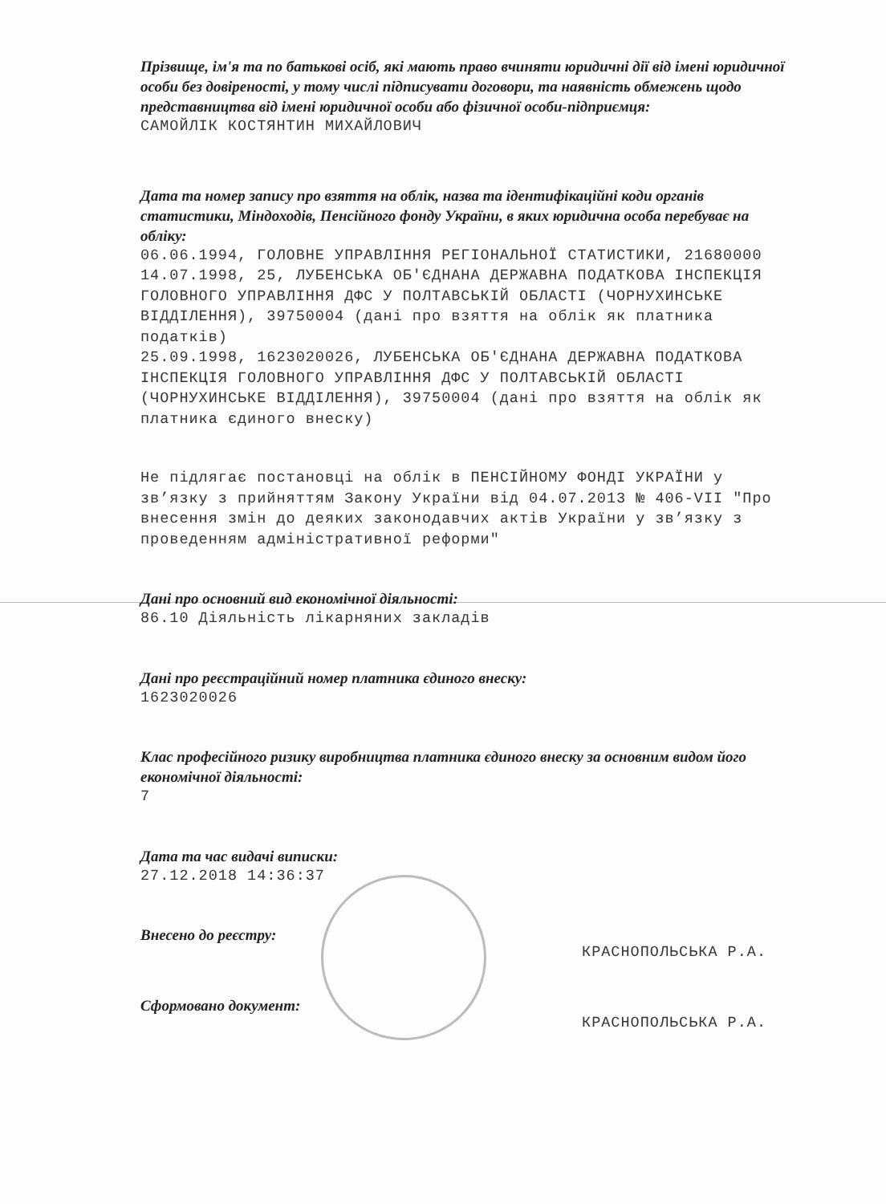Прізвище, ім'я та по батькові осіб, які мають право вчиняти юридичні дії від імені юридичної особи без довіреності, у тому числі підписувати договори, та наявність обмежень щодо представництва від імені юридичної особи або фізичної особи-підприємця:
САМОЙЛІК КОСТЯНТИН МИХАЙЛОВИЧ
Дата та номер запису про взяття на облік, назва та ідентифікаційні коди органів статистики, Міндоходів, Пенсійного фонду України, в яких юридична особа перебуває на обліку:
06.06.1994, ГОЛОВНЕ УПРАВЛІННЯ РЕГІОНАЛЬНОЇ СТАТИСТИКИ, 21680000
14.07.1998, 25, ЛУБЕНСЬКА ОБ'ЄДНАНА ДЕРЖАВНА ПОДАТКОВА ІНСПЕКЦІЯ ГОЛОВНОГО УПРАВЛІННЯ ДФС У ПОЛТАВСЬКІЙ ОБЛАСТІ (ЧОРНУХИНСЬКЕ ВІДДІЛЕННЯ), 39750004 (дані про взяття на облік як платника податків)
25.09.1998, 1623020026, ЛУБЕНСЬКА ОБ'ЄДНАНА ДЕРЖАВНА ПОДАТКОВА ІНСПЕКЦІЯ ГОЛОВНОГО УПРАВЛІННЯ ДФС У ПОЛТАВСЬКІЙ ОБЛАСТІ (ЧОРНУХИНСЬКЕ ВІДДІЛЕННЯ), 39750004 (дані про взяття на облік як платника єдиного внеску)
Не підлягає постановці на облік в ПЕНСІЙНОМУ ФОНДІ УКРАЇНИ у зв’язку з прийняттям Закону України від 04.07.2013 № 406-VII "Про внесення змін до деяких законодавчих актів України у зв’язку з проведенням адміністративної реформи"
Дані про основний вид економічної діяльності:
86.10 Діяльність лікарняних закладів
Дані про реєстраційний номер платника єдиного внеску:
1623020026
Клас професійного ризику виробництва платника єдиного внеску за основним видом його економічної діяльності:
7
Дата та час видачі виписки:
27.12.2018 14:36:37
Внесено до реєстру:
КРАСНОПОЛЬСЬКА Р.А.
Сформовано документ:
КРАСНОПОЛЬСЬКА Р.А.